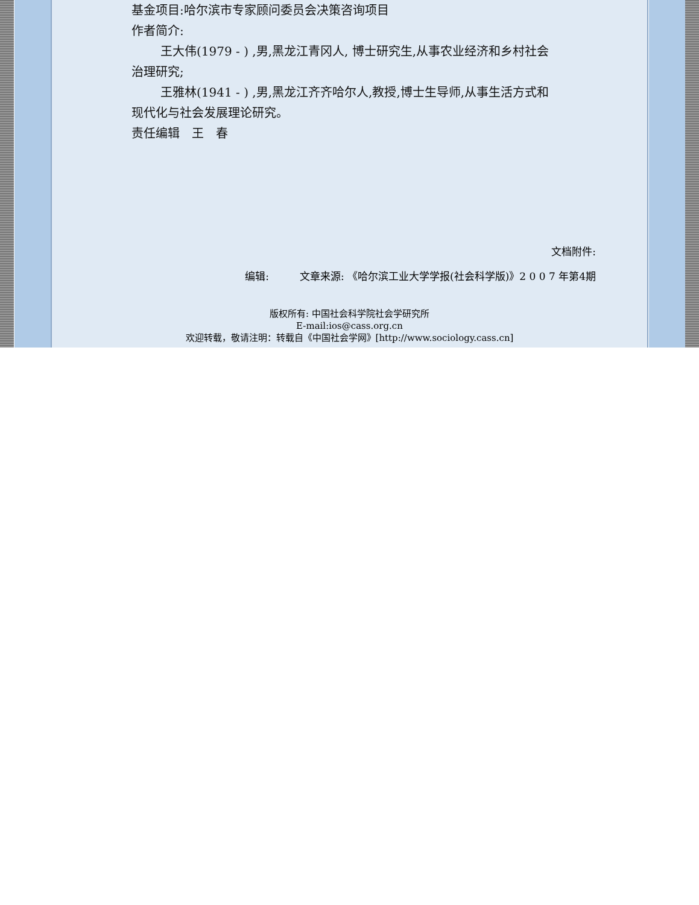基金项目:哈尔滨市专家顾问委员会决策咨询项目
作者简介:
王大伟(1979 - ) ,男,黑龙江青冈人, 博士研究生,从事农业经济和乡村社会治理研究;
王雅林(1941 - ) ,男,黑龙江齐齐哈尔人,教授,博士生导师,从事生活方式和现代化与社会发展理论研究。
责任编辑　王　春
文档附件:
编辑:　　　文章来源: 《哈尔滨工业大学学报(社会科学版)》2 0 0 7 年第4期
版权所有: 中国社会科学院社会学研究所
E-mail:ios@cass.org.cn
欢迎转载，敬请注明：转载自《中国社会学网》[http://www.sociology.cass.cn]